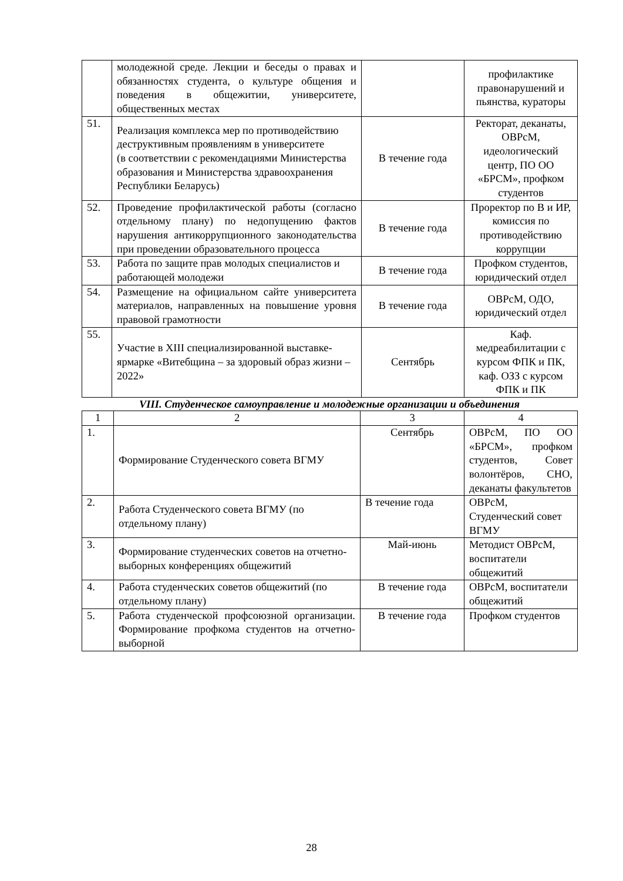| | молодежной среде. Лекции и беседы о правах и обязанностях студента, о культуре общения и поведения в общежитии, университете, общественных местах | | профилактике правонарушений и пьянства, кураторы |
| 51. | Реализация комплекса мер по противодействию деструктивным проявлениям в университете (в соответствии с рекомендациями Министерства образования и Министерства здравоохранения Республики Беларусь) | В течение года | Ректорат, деканаты, ОВРсМ, идеологический центр, ПО ОО «БРСМ», профком студентов |
| 52. | Проведение профилактической работы (согласно отдельному плану) по недопущению фактов нарушения антикоррупционного законодательства при проведении образовательного процесса | В течение года | Проректор по В и ИР, комиссия по противодействию коррупции |
| 53. | Работа по защите прав молодых специалистов и работающей молодежи | В течение года | Профком студентов, юридический отдел |
| 54. | Размещение на официальном сайте университета материалов, направленных на повышение уровня правовой грамотности | В течение года | ОВРсМ, ОДО, юридический отдел |
| 55. | Участие в XIII специализированной выставке-ярмарке «Витебщина – за здоровый образ жизни – 2022» | Сентябрь | Каф. медреабилитации с курсом ФПК и ПК, каф. ОЗЗ с курсом ФПК и ПК |
VIII. Студенческое самоуправление и молодежные организации и объединения
| 1 | 2 | 3 | 4 |
| 1. | Формирование Студенческого совета ВГМУ | Сентябрь | ОВРсМ, ПО ОО «БРСМ», профком студентов, Совет волонтёров, СНО, деканаты факультетов |
| 2. | Работа Студенческого совета ВГМУ (по отдельному плану) | В течение года | ОВРсМ, Студенческий совет ВГМУ |
| 3. | Формирование студенческих советов на отчетно-выборных конференциях общежитий | Май-июнь | Методист ОВРсМ, воспитатели общежитий |
| 4. | Работа студенческих советов общежитий (по отдельному плану) | В течение года | ОВРсМ, воспитатели общежитий |
| 5. | Работа студенческой профсоюзной организации. Формирование профкома студентов на отчетно-выборной | В течение года | Профком студентов |
28